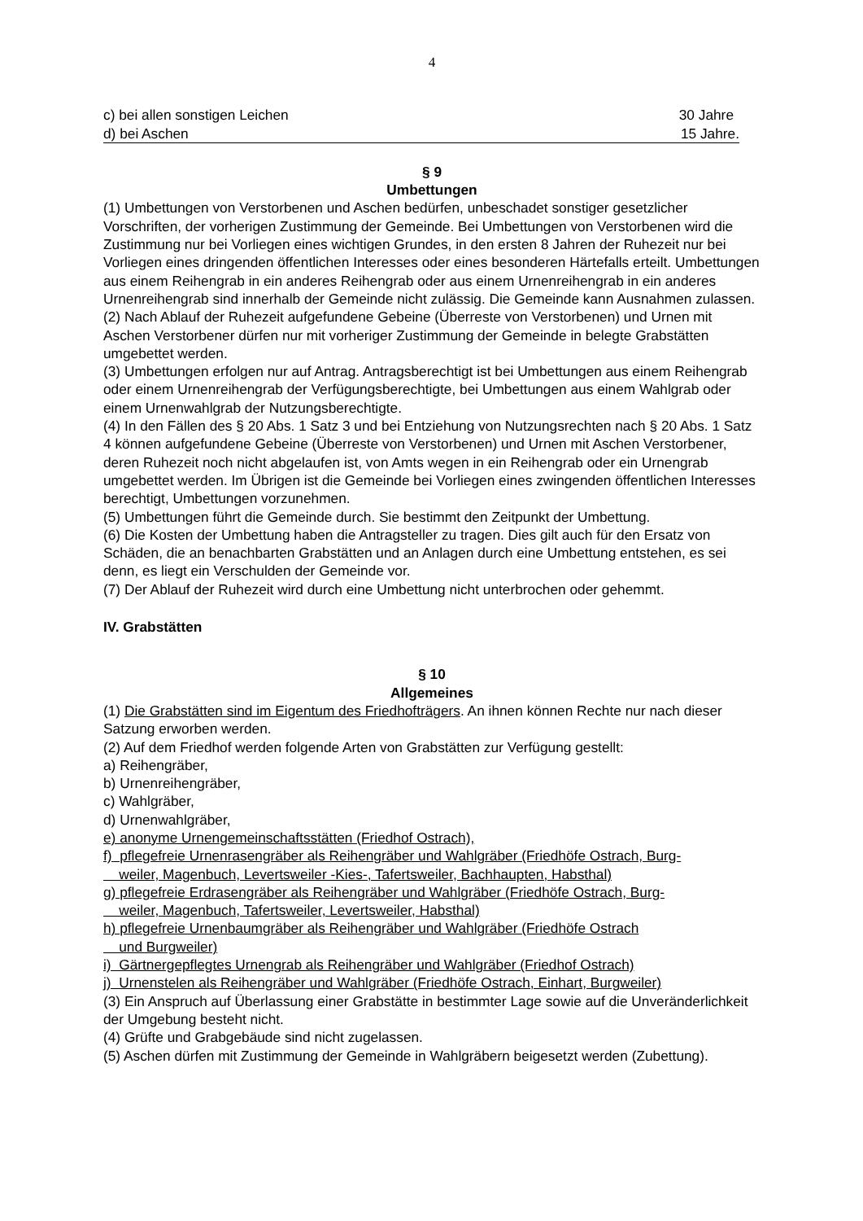4
c) bei allen sonstigen Leichen 30 Jahre
d) bei Aschen 15 Jahre.
§ 9
Umbettungen
(1) Umbettungen von Verstorbenen und Aschen bedürfen, unbeschadet sonstiger gesetzlicher Vorschriften, der vorherigen Zustimmung der Gemeinde. Bei Umbettungen von Verstorbenen wird die Zustimmung nur bei Vorliegen eines wichtigen Grundes, in den ersten 8 Jahren der Ruhezeit nur bei Vorliegen eines dringenden öffentlichen Interesses oder eines besonderen Härtefalls erteilt. Umbettungen aus einem Reihengrab in ein anderes Reihengrab oder aus einem Urnenreihengrab in ein anderes Urnenreihengrab sind innerhalb der Gemeinde nicht zulässig. Die Gemeinde kann Ausnahmen zulassen.
(2) Nach Ablauf der Ruhezeit aufgefundene Gebeine (Überreste von Verstorbenen) und Urnen mit Aschen Verstorbener dürfen nur mit vorheriger Zustimmung der Gemeinde in belegte Grabstätten umgebettet werden.
(3) Umbettungen erfolgen nur auf Antrag. Antragsberechtigt ist bei Umbettungen aus einem Reihengrab oder einem Urnenreihengrab der Verfügungsberechtigte, bei Umbettungen aus einem Wahlgrab oder einem Urnenwahlgrab der Nutzungsberechtigte.
(4) In den Fällen des § 20 Abs. 1 Satz 3 und bei Entziehung von Nutzungsrechten nach § 20 Abs. 1 Satz 4 können aufgefundene Gebeine (Überreste von Verstorbenen) und Urnen mit Aschen Verstorbener, deren Ruhezeit noch nicht abgelaufen ist, von Amts wegen in ein Reihengrab oder ein Urnengrab umgebettet werden. Im Übrigen ist die Gemeinde bei Vorliegen eines zwingenden öffentlichen Interesses berechtigt, Umbettungen vorzunehmen.
(5) Umbettungen führt die Gemeinde durch. Sie bestimmt den Zeitpunkt der Umbettung.
(6) Die Kosten der Umbettung haben die Antragsteller zu tragen. Dies gilt auch für den Ersatz von Schäden, die an benachbarten Grabstätten und an Anlagen durch eine Umbettung entstehen, es sei denn, es liegt ein Verschulden der Gemeinde vor.
(7) Der Ablauf der Ruhezeit wird durch eine Umbettung nicht unterbrochen oder gehemmt.
IV. Grabstätten
§ 10
Allgemeines
(1) Die Grabstätten sind im Eigentum des Friedhofträgers. An ihnen können Rechte nur nach dieser Satzung erworben werden.
(2) Auf dem Friedhof werden folgende Arten von Grabstätten zur Verfügung gestellt:
a) Reihengräber,
b) Urnenreihengräber,
c) Wahlgräber,
d) Urnenwahlgräber,
e) anonyme Urnengemeinschaftsstätten (Friedhof Ostrach),
f) pflegefreie Urnenrasengräber als Reihengräber und Wahlgräber (Friedhöfe Ostrach, Burg-
weiler, Magenbuch, Levertsweiler -Kies-, Tafertsweiler, Bachhaupten, Habsthal)
g) pflegefreie Erdrasengräber als Reihengräber und Wahlgräber (Friedhöfe Ostrach, Burg-
weiler, Magenbuch, Tafertsweiler, Levertsweiler, Habsthal)
h) pflegefreie Urnenbaumgräber als Reihengräber und Wahlgräber (Friedhöfe Ostrach
und Burgweiler)
i) Gärtnergepflegtes Urnengrab als Reihengräber und Wahlgräber (Friedhof Ostrach)
j) Urnenstelen als Reihengräber und Wahlgräber (Friedhöfe Ostrach, Einhart, Burgweiler)
(3) Ein Anspruch auf Überlassung einer Grabstätte in bestimmter Lage sowie auf die Unveränderlichkeit der Umgebung besteht nicht.
(4) Grüfte und Grabgebäude sind nicht zugelassen.
(5) Aschen dürfen mit Zustimmung der Gemeinde in Wahlgräbern beigesetzt werden (Zubettung).